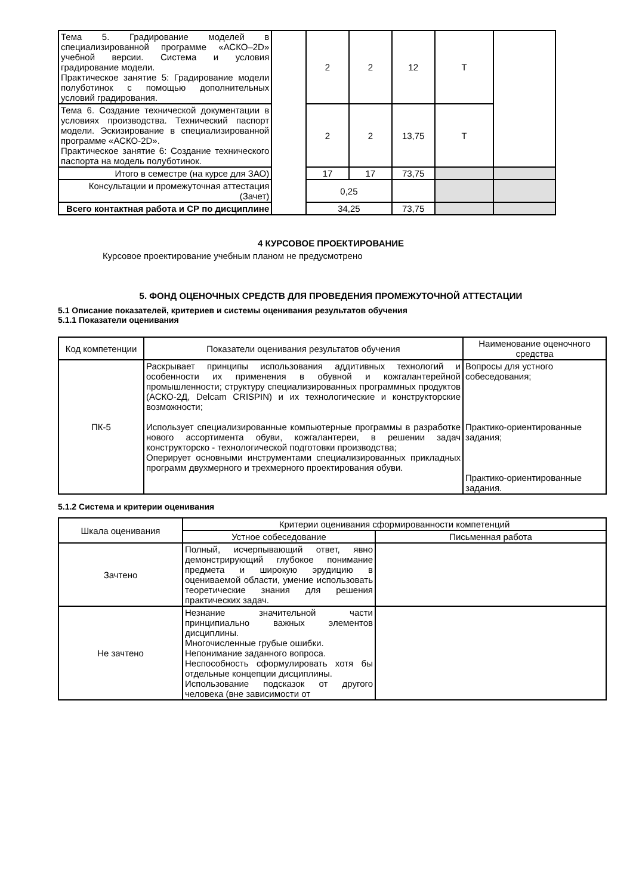| Тема 5. Градирование моделей в специализированной программе «АСКО–2D» учебной версии. Система и условия градирование модели. Практическое занятие 5: Градирование модели полуботинок с помощью дополнительных условий градирования. | | 2 | 2 | 12 | Т | |
| Тема 6. Создание технической документации в условиях производства. Технический паспорт модели. Эскизирование в специализированной программе «АСКО-2D». Практическое занятие 6: Создание технического паспорта на модель полуботинок. | | 2 | 2 | 13,75 | Т | |
| Итого в семестре (на курсе для ЗАО) | | 17 | 17 | 73,75 | | |
| Консультации и промежуточная аттестация (Зачет) | | 0,25 | | | | |
| Всего контактная работа и СР по дисциплине | | 34,25 | | 73,75 | | |
4 КУРСОВОЕ ПРОЕКТИРОВАНИЕ
Курсовое проектирование учебным планом не предусмотрено
5. ФОНД ОЦЕНОЧНЫХ СРЕДСТВ ДЛЯ ПРОВЕДЕНИЯ ПРОМЕЖУТОЧНОЙ АТТЕСТАЦИИ
5.1 Описание показателей, критериев и системы оценивания результатов обучения
5.1.1 Показатели оценивания
| Код компетенции | Показатели оценивания результатов обучения | Наименование оценочного средства |
| ПК-5 | Раскрывает принципы использования аддитивных технологий и особенности их применения в обувной и кожгалантерейной промышленности; структуру специализированных программных продуктов (АСКО-2Д, Delcam CRISPIN) и их технологические и конструкторские возможности; Использует специализированные компьютерные программы в разработке нового ассортимента обуви, кожгалантереи, в решении задач конструкторско - технологической подготовки производства; Оперирует основными инструментами специализированных прикладных программ двухмерного и трехмерного проектирования обуви. | Вопросы для устного собеседования; Практико-ориентированные задания; Практико-ориентированные задания. |
5.1.2 Система и критерии оценивания
| Шкала оценивания | Критерии оценивания сформированности компетенций | |
| | Устное собеседование | Письменная работа |
| Зачтено | Полный, исчерпывающий ответ, явно демонстрирующий глубокое понимание предмета и широкую эрудицию в оцениваемой области, умение использовать теоретические знания для решения практических задач. | |
| Не зачтено | Незнание значительной части принципиально важных элементов дисциплины. Многочисленные грубые ошибки. Непонимание заданного вопроса. Неспособность сформулировать хотя бы отдельные концепции дисциплины. Использование подсказок от другого человека (вне зависимости от | |